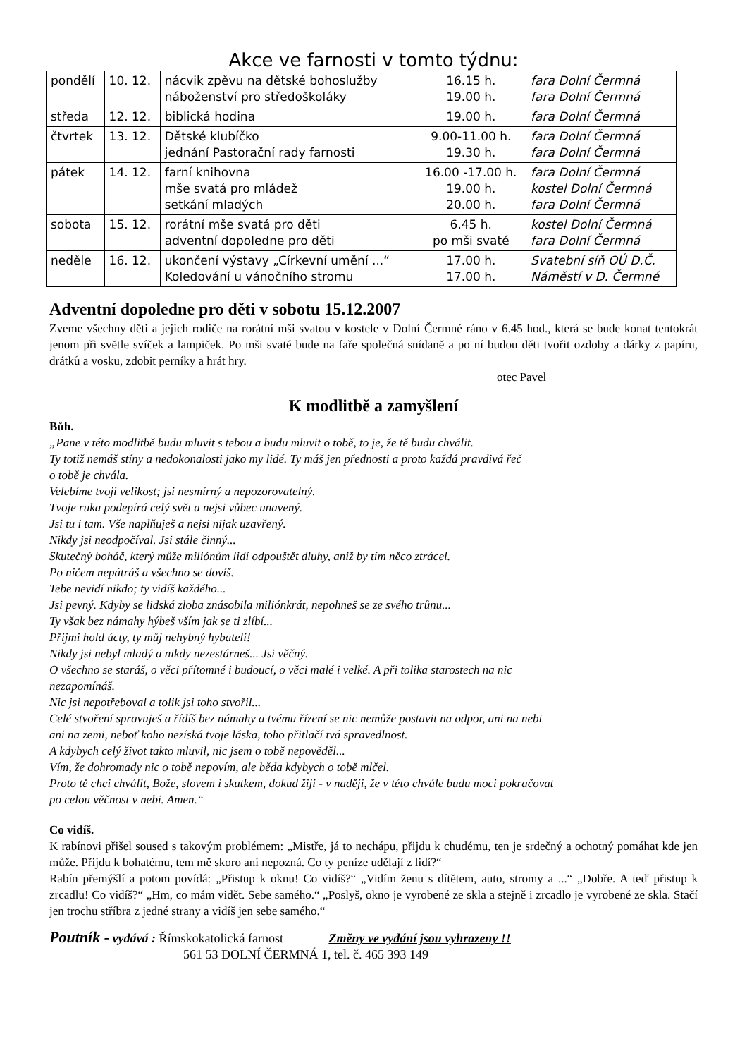Akce ve farnosti v tomto týdnu:
| pondělí | 10. 12. | nácvik zpěvu na dětské bohoslužby náboženství pro středoškoláky | 16.15 h. 19.00 h. | fara Dolní Čermná fara Dolní Čermná |
| středa | 12. 12. | biblická hodina | 19.00 h. | fara Dolní Čermná |
| čtvrtek | 13. 12. | Dětské klubíčko jednání Pastorační rady farnosti | 9.00-11.00 h. 19.30 h. | fara Dolní Čermná fara Dolní Čermná |
| pátek | 14. 12. | farní knihovna mše svatá pro mládež setkání mladých | 16.00 -17.00 h. 19.00 h. 20.00 h. | fara Dolní Čermná kostel Dolní Čermná fara Dolní Čermná |
| sobota | 15. 12. | rorátní mše svatá pro děti adventní dopoledne pro děti | 6.45 h. po mši svaté | kostel Dolní Čermná fara Dolní Čermná |
| neděle | 16. 12. | ukončení výstavy „Církevní umění ...“ Koledování u vánočního stromu | 17.00 h. 17.00 h. | Svatební síň OÚ D.Č. Náměstí v D. Čermné |
Adventní dopoledne pro děti v sobotu 15.12.2007
Zveme všechny děti a jejich rodiče na rorátní mši svatou v kostele v Dolní Čermné ráno v 6.45 hod., která se bude konat tentokrát jenom při světle svíček a lampiček. Po mši svaté bude na faře společná snídaně a po ní budou děti tvořit ozdoby a dárky z papíru, drátků a vosku, zdobit perníky a hrát hry.
otec Pavel
K modlitbě a zamyšlení
Bůh.
„Pane v této modlitbě budu mluvit s tebou a budu mluvit o tobě, to je, že tě budu chválit.
Ty totiž nemáš stíny a nedokonalosti jako my lidé. Ty máš jen přednosti a proto každá pravdivá řeč
o tobě je chvála.
Velebíme tvoji velikost; jsi nesmírný a nepozorovatelný.
Tvoje ruka podepírá celý svět a nejsi vůbec unavený.
Jsi tu i tam. Vše naplňuješ a nejsi nijak uzavřený.
Nikdy jsi neodpočíval. Jsi stále činný...
Skutečný boháč, který může miliónům lidí odpouštět dluhy, aniž by tím něco ztrácel.
Po ničem nepátráš a všechno se dovíš.
Tebe nevidí nikdo; ty vidíš každého...
Jsi pevný. Kdyby se lidská zloba znásobila miliónkrát, nepohneš se ze svého trůnu...
Ty však bez námahy hýbeš vším jak se ti zlíbí...
Přijmi hold úcty, ty můj nehybný hybateli!
Nikdy jsi nebyl mladý a nikdy nezestárneš... Jsi věčný.
O všechno se staráš, o věci přítomné i budoucí, o věci malé i velké. A při tolika starostech na nic
nezapomínáš.
Nic jsi nepotřeboval a tolik jsi toho stvořil...
Celé stvoření spravuješ a řídíš bez námahy a tvému řízení se nic nemůže postavit na odpor, ani na nebi
ani na zemi, neboť koho nezíská tvoje láska, toho přitlačí tvá spravedlnost.
A kdybych celý život takto mluvil, nic jsem o tobě nepověděl...
Vím, že dohromady nic o tobě nepovím, ale běda kdybych o tobě mlčel.
Proto tě chci chválit, Bože, slovem i skutkem, dokud žiji - v naději, že v této chvále budu moci pokračovat
po celou věčnost v nebi. Amen.“
Co vidíš.
K rabínovi přišel soused s takovým problémem: „Mistře, já to nechápu, přijdu k chudému, ten je srdečný a ochotný pomáhat kde jen může. Přijdu k bohatému, tem mě skoro ani nepozná. Co ty peníze udělají z lidí?“
Rabín přemýšlí a potom povídá: „Přistup k oknu! Co vidíš?“ „Vidím ženu s dítětem, auto, stromy a ...“ „Dobře. A teď přistup k zrcadlu! Co vidíš?“ „Hm, co mám vidět. Sebe samého.“ „Poslyš, okno je vyrobené ze skla a stejně i zrcadlo je vyrobené ze skla. Stačí jen trochu stříbra z jedné strany a vidíš jen sebe samého.“
Poutník - vydává : Římskokatolická farnost Změny ve vydání jsou vyhrazeny !!
561 53 DOLNÍ ČERMNÁ 1, tel. č. 465 393 149